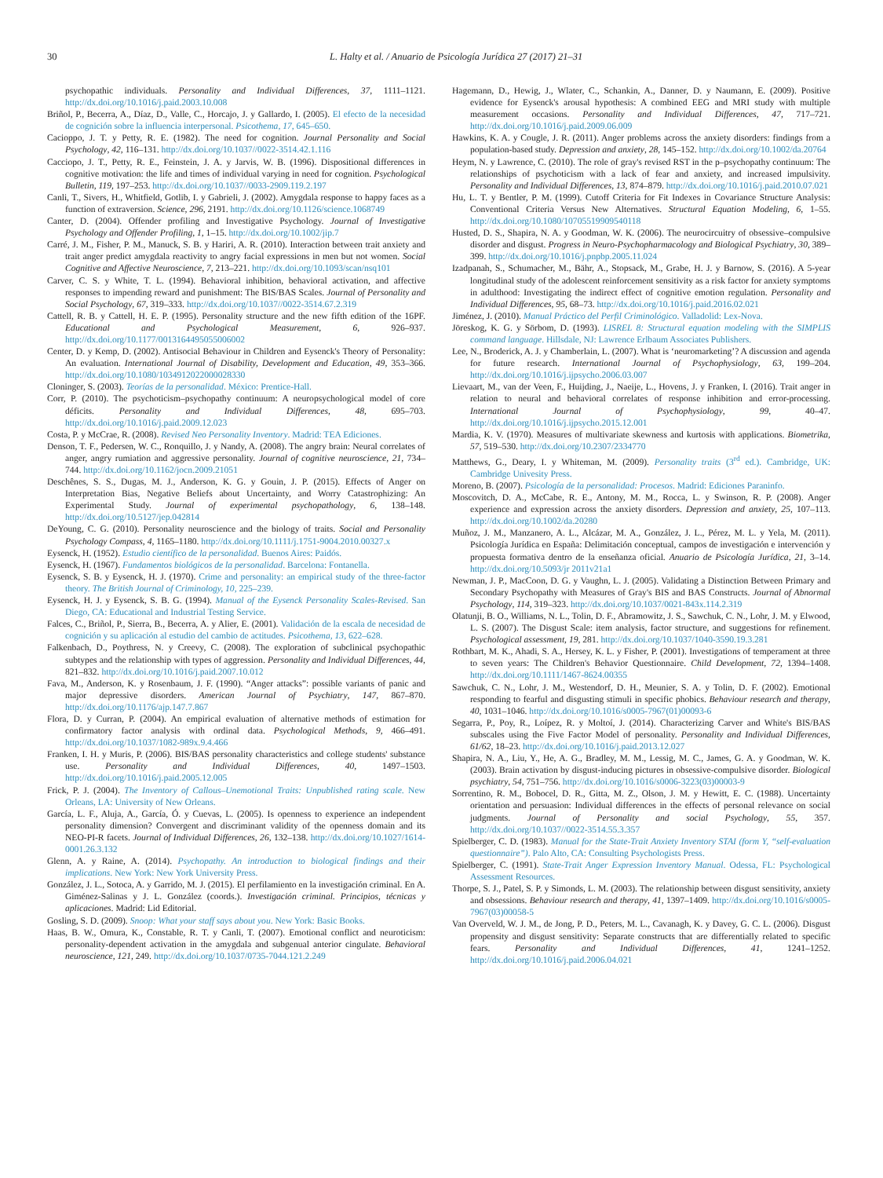30 L. Halty et al. / Anuario de Psicología Jurídica 27 (2017) 21–31
psychopathic individuals. Personality and Individual Differences, 37, 1111–1121. http://dx.doi.org/10.1016/j.paid.2003.10.008
Briñol, P., Becerra, A., Díaz, D., Valle, C., Horcajo, J. y Gallardo, I. (2005). El efecto de la necesidad de cognición sobre la influencia interpersonal. Psicothema, 17, 645–650.
Cacioppo, J. T. y Petty, R. E. (1982). The need for cognition. Journal Personality and Social Psychology, 42, 116–131. http://dx.doi.org/10.1037//0022-3514.42.1.116
Cacciopo, J. T., Petty, R. E., Feinstein, J. A. y Jarvis, W. B. (1996). Dispositional differences in cognitive motivation: the life and times of individual varying in need for cognition. Psychological Bulletin, 119, 197–253. http://dx.doi.org/10.1037//0033-2909.119.2.197
Canli, T., Sivers, H., Whitfield, Gotlib, I. y Gabrieli, J. (2002). Amygdala response to happy faces as a function of extraversion. Science, 296, 2191. http://dx.doi.org/10.1126/science.1068749
Canter, D. (2004). Offender profiling and Investigative Psychology. Journal of Investigative Psychology and Offender Profiling, 1, 1–15. http://dx.doi.org/10.1002/jip.7
Carré, J. M., Fisher, P. M., Manuck, S. B. y Hariri, A. R. (2010). Interaction between trait anxiety and trait anger predict amygdala reactivity to angry facial expressions in men but not women. Social Cognitive and Affective Neuroscience, 7, 213–221. http://dx.doi.org/10.1093/scan/nsq101
Carver, C. S. y White, T. L. (1994). Behavioral inhibition, behavioral activation, and affective responses to impending reward and punishment: The BIS/BAS Scales. Journal of Personality and Social Psychology, 67, 319–333. http://dx.doi.org/10.1037//0022-3514.67.2.319
Cattell, R. B. y Cattell, H. E. P. (1995). Personality structure and the new fifth edition of the 16PF. Educational and Psychological Measurement, 6, 926–937. http://dx.doi.org/10.1177/0013164495055006002
Center, D. y Kemp, D. (2002). Antisocial Behaviour in Children and Eysenck's Theory of Personality: An evaluation. International Journal of Disability, Development and Education, 49, 353–366. http://dx.doi.org/10.1080/1034912022000028330
Cloninger, S. (2003). Teorías de la personalidad. México: Prentice-Hall.
Corr, P. (2010). The psychoticism–psychopathy continuum: A neuropsychological model of core déficits. Personality and Individual Differences, 48, 695–703. http://dx.doi.org/10.1016/j.paid.2009.12.023
Costa, P. y McCrae, R. (2008). Revised Neo Personality Inventory. Madrid: TEA Ediciones.
Denson, T. F., Pedersen, W. C., Ronquillo, J. y Nandy, A. (2008). The angry brain: Neural correlates of anger, angry rumiation and aggressive personality. Journal of cognitive neuroscience, 21, 734–744. http://dx.doi.org/10.1162/jocn.2009.21051
Deschênes, S. S., Dugas, M. J., Anderson, K. G. y Gouin, J. P. (2015). Effects of Anger on Interpretation Bias, Negative Beliefs about Uncertainty, and Worry Catastrophizing: An Experimental Study. Journal of experimental psychopathology, 6, 138–148. http://dx.doi.org/10.5127/jep.042814
DeYoung, C. G. (2010). Personality neuroscience and the biology of traits. Social and Personality Psychology Compass, 4, 1165–1180. http://dx.doi.org/10.1111/j.1751-9004.2010.00327.x
Eysenck, H. (1952). Estudio científico de la personalidad. Buenos Aires: Paidós.
Eysenck, H. (1967). Fundamentos biológicos de la personalidad. Barcelona: Fontanella.
Eysenck, S. B. y Eysenck, H. J. (1970). Crime and personality: an empirical study of the three-factor theory. The British Journal of Criminology, 10, 225–239.
Eysenck, H. J. y Eysenck, S. B. G. (1994). Manual of the Eysenck Personality Scales-Revised. San Diego, CA: Educational and Industrial Testing Service.
Falces, C., Briñol, P., Sierra, B., Becerra, A. y Alier, E. (2001). Validación de la escala de necesidad de cognición y su aplicación al estudio del cambio de actitudes. Psicothema, 13, 622–628.
Falkenbach, D., Poythress, N. y Creevy, C. (2008). The exploration of subclinical psychopathic subtypes and the relationship with types of aggression. Personality and Individual Differences, 44, 821–832. http://dx.doi.org/10.1016/j.paid.2007.10.012
Fava, M., Anderson, K. y Rosenbaum, J. F. (1990). “Anger attacks”: possible variants of panic and major depressive disorders. American Journal of Psychiatry, 147, 867–870. http://dx.doi.org/10.1176/ajp.147.7.867
Flora, D. y Curran, P. (2004). An empirical evaluation of alternative methods of estimation for confirmatory factor analysis with ordinal data. Psychological Methods, 9, 466–491. http://dx.doi.org/10.1037/1082-989x.9.4.466
Franken, I. H. y Muris, P. (2006). BIS/BAS personality characteristics and college students' substance use. Personality and Individual Differences, 40, 1497–1503. http://dx.doi.org/10.1016/j.paid.2005.12.005
Frick, P. J. (2004). The Inventory of Callous–Unemotional Traits: Unpublished rating scale. New Orleans, LA: University of New Orleans.
García, L. F., Aluja, A., García, Ó. y Cuevas, L. (2005). Is openness to experience an independent personality dimension? Convergent and discriminant validity of the openness domain and its NEO-PI-R facets. Journal of Individual Differences, 26, 132–138. http://dx.doi.org/10.1027/1614-0001.26.3.132
Glenn, A. y Raine, A. (2014). Psychopathy. An introduction to biological findings and their implications. New York: New York University Press.
González, J. L., Sotoca, A. y Garrido, M. J. (2015). El perfilamiento en la investigación criminal. En A. Giménez-Salinas y J. L. González (coords.). Investigación criminal. Principios, técnicas y aplicaciones. Madrid: Lid Editorial.
Gosling, S. D. (2009). Snoop: What your staff says about you. New York: Basic Books.
Haas, B. W., Omura, K., Constable, R. T. y Canli, T. (2007). Emotional conflict and neuroticism: personality-dependent activation in the amygdala and subgenual anterior cingulate. Behavioral neuroscience, 121, 249. http://dx.doi.org/10.1037/0735-7044.121.2.249
Hagemann, D., Hewig, J., Wlater, C., Schankin, A., Danner, D. y Naumann, E. (2009). Positive evidence for Eysenck's arousal hypothesis: A combined EEG and MRI study with multiple measurement occasions. Personality and Individual Differences, 47, 717–721. http://dx.doi.org/10.1016/j.paid.2009.06.009
Hawkins, K. A. y Cougle, J. R. (2011). Anger problems across the anxiety disorders: findings from a population-based study. Depression and anxiety, 28, 145–152. http://dx.doi.org/10.1002/da.20764
Heym, N. y Lawrence, C. (2010). The role of gray's revised RST in the p–psychopathy continuum: The relationships of psychoticism with a lack of fear and anxiety, and increased impulsivity. Personality and Individual Differences, 13, 874–879. http://dx.doi.org/10.1016/j.paid.2010.07.021
Hu, L. T. y Bentler, P. M. (1999). Cutoff Criteria for Fit Indexes in Covariance Structure Analysis: Conventional Criteria Versus New Alternatives. Structural Equation Modeling, 6, 1–55. http://dx.doi.org/10.1080/10705519909540118
Husted, D. S., Shapira, N. A. y Goodman, W. K. (2006). The neurocircuitry of obsessive–compulsive disorder and disgust. Progress in Neuro-Psychopharmacology and Biological Psychiatry, 30, 389–399. http://dx.doi.org/10.1016/j.pnpbp.2005.11.024
Izadpanah, S., Schumacher, M., Bähr, A., Stopsack, M., Grabe, H. J. y Barnow, S. (2016). A 5-year longitudinal study of the adolescent reinforcement sensitivity as a risk factor for anxiety symptoms in adulthood: Investigating the indirect effect of cognitive emotion regulation. Personality and Individual Differences, 95, 68–73. http://dx.doi.org/10.1016/j.paid.2016.02.021
Jiménez, J. (2010). Manual Práctico del Perfil Criminológico. Valladolid: Lex-Nova.
Jöreskog, K. G. y Sörbom, D. (1993). LISREL 8: Structural equation modeling with the SIMPLIS command language. Hillsdale, NJ: Lawrence Erlbaum Associates Publishers.
Lee, N., Broderick, A. J. y Chamberlain, L. (2007). What is ‘neuromarketing’? A discussion and agenda for future research. International Journal of Psychophysiology, 63, 199–204. http://dx.doi.org/10.1016/j.ijpsycho.2006.03.007
Lievaart, M., van der Veen, F., Huijding, J., Naeije, L., Hovens, J. y Franken, I. (2016). Trait anger in relation to neural and behavioral correlates of response inhibition and error-processing. International Journal of Psychophysiology, 99, 40–47. http://dx.doi.org/10.1016/j.ijpsycho.2015.12.001
Mardia, K. V. (1970). Measures of multivariate skewness and kurtosis with applications. Biometrika, 57, 519–530. http://dx.doi.org/10.2307/2334770
Matthews, G., Deary, I. y Whiteman, M. (2009). Personality traits (3<sup>rd</sup> ed.). Cambridge, UK: Cambridge Univesity Press.
Moreno, B. (2007). Psicología de la personalidad: Procesos. Madrid: Ediciones Paraninfo.
Moscovitch, D. A., McCabe, R. E., Antony, M. M., Rocca, L. y Swinson, R. P. (2008). Anger experience and expression across the anxiety disorders. Depression and anxiety, 25, 107–113. http://dx.doi.org/10.1002/da.20280
Muñoz, J. M., Manzanero, A. L., Alcázar, M. A., González, J. L., Pérez, M. L. y Yela, M. (2011). Psicología Jurídica en España: Delimitación conceptual, campos de investigación e intervención y propuesta formativa dentro de la enseñanza oficial. Anuario de Psicología Jurídica, 21, 3–14. http://dx.doi.org/10.5093/jr 2011v21a1
Newman, J. P., MacCoon, D. G. y Vaughn, L. J. (2005). Validating a Distinction Between Primary and Secondary Psychopathy with Measures of Gray's BIS and BAS Constructs. Journal of Abnormal Psychology, 114, 319–323. http://dx.doi.org/10.1037/0021-843x.114.2.319
Olatunji, B. O., Williams, N. L., Tolin, D. F., Abramowitz, J. S., Sawchuk, C. N., Lohr, J. M. y Elwood, L. S. (2007). The Disgust Scale: item analysis, factor structure, and suggestions for refinement. Psychological assessment, 19, 281. http://dx.doi.org/10.1037/1040-3590.19.3.281
Rothbart, M. K., Ahadi, S. A., Hersey, K. L. y Fisher, P. (2001). Investigations of temperament at three to seven years: The Children's Behavior Questionnaire. Child Development, 72, 1394–1408. http://dx.doi.org/10.1111/1467-8624.00355
Sawchuk, C. N., Lohr, J. M., Westendorf, D. H., Meunier, S. A. y Tolin, D. F. (2002). Emotional responding to fearful and disgusting stimuli in specific phobics. Behaviour research and therapy, 40, 1031–1046. http://dx.doi.org/10.1016/s0005-7967(01)00093-6
Segarra, P., Poy, R., Loípez, R. y Moltoí, J. (2014). Characterizing Carver and White's BIS/BAS subscales using the Five Factor Model of personality. Personality and Individual Differences, 61/62, 18–23. http://dx.doi.org/10.1016/j.paid.2013.12.027
Shapira, N. A., Liu, Y., He, A. G., Bradley, M. M., Lessig, M. C., James, G. A. y Goodman, W. K. (2003). Brain activation by disgust-inducing pictures in obsessive-compulsive disorder. Biological psychiatry, 54, 751–756. http://dx.doi.org/10.1016/s0006-3223(03)00003-9
Sorrentino, R. M., Bobocel, D. R., Gitta, M. Z., Olson, J. M. y Hewitt, E. C. (1988). Uncertainty orientation and persuasion: Individual differences in the effects of personal relevance on social judgments. Journal of Personality and social Psychology, 55, 357. http://dx.doi.org/10.1037//0022-3514.55.3.357
Spielberger, C. D. (1983). Manual for the State-Trait Anxiety Inventory STAI (form Y, “self-evaluation questionnaire”). Palo Alto, CA: Consulting Psychologists Press.
Spielberger, C. (1991). State-Trait Anger Expression Inventory Manual. Odessa, FL: Psychological Assessment Resources.
Thorpe, S. J., Patel, S. P. y Simonds, L. M. (2003). The relationship between disgust sensitivity, anxiety and obsessions. Behaviour research and therapy, 41, 1397–1409. http://dx.doi.org/10.1016/s0005-7967(03)00058-5
Van Overveld, W. J. M., de Jong, P. D., Peters, M. L., Cavanagh, K. y Davey, G. C. L. (2006). Disgust propensity and disgust sensitivity: Separate constructs that are differentially related to specific fears. Personality and Individual Differences, 41, 1241–1252. http://dx.doi.org/10.1016/j.paid.2006.04.021